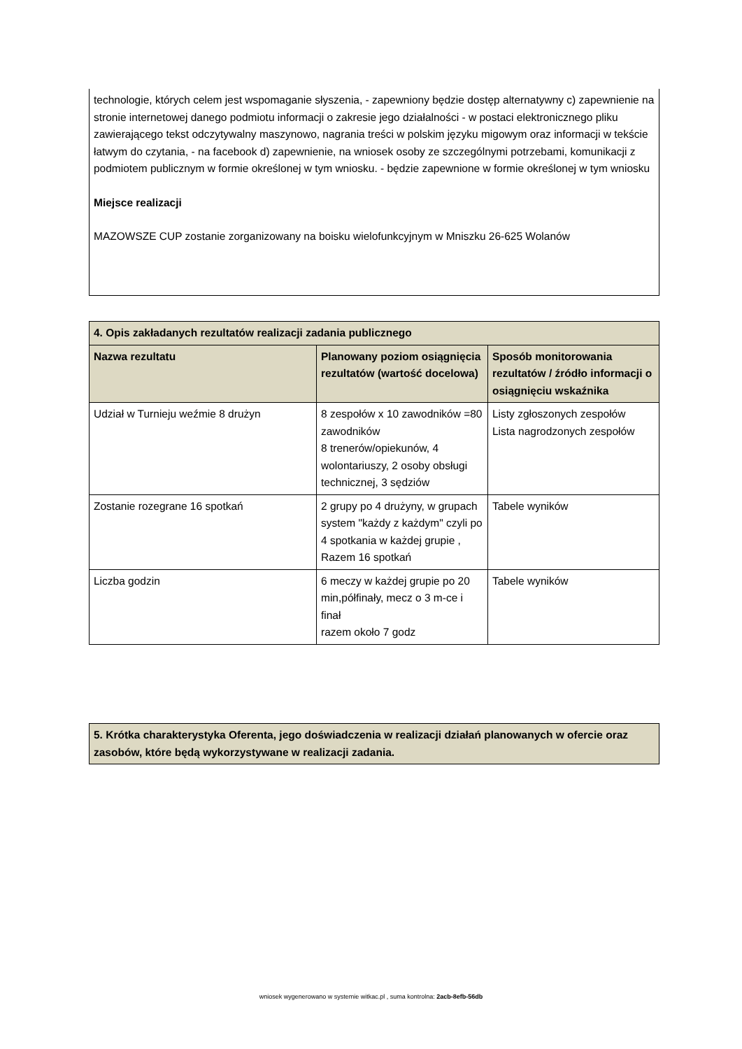technologie, których celem jest wspomaganie słyszenia, - zapewniony będzie dostęp alternatywny c) zapewnienie na stronie internetowej danego podmiotu informacji o zakresie jego działalności - w postaci elektronicznego pliku zawierającego tekst odczytywalny maszynowo, nagrania treści w polskim języku migowym oraz informacji w tekście łatwym do czytania, - na facebook d) zapewnienie, na wniosek osoby ze szczególnymi potrzebami, komunikacji z podmiotem publicznym w formie określonej w tym wniosku. - będzie zapewnione w formie określonej w tym wniosku
Miejsce realizacji
MAZOWSZE CUP zostanie zorganizowany na boisku wielofunkcyjnym w Mniszku 26-625 Wolanów
| 4. Opis zakładanych rezultatów realizacji zadania publicznego | | |
| --- | --- | --- |
| Nazwa rezultatu | Planowany poziom osiągnięcia rezultatów (wartość docelowa) | Sposób monitorowania rezultatów / źródło informacji o osiągnięciu wskaźnika |
| Udział w Turnieju weźmie 8 drużyn | 8 zespołów x 10 zawodników =80 zawodników 8 trenerów/opiekunów, 4 wolontariuszy, 2 osoby obsługi technicznej, 3 sędziów | Listy zgłoszonych zespołów Lista nagrodzonych zespołów |
| Zostanie rozegrane 16 spotkań | 2 grupy po 4 drużyny, w grupach system "każdy z każdym" czyli po 4 spotkania w każdej grupie , Razem 16 spotkań | Tabele wyników |
| Liczba godzin | 6 meczy w każdej grupie po 20 min,półfinały, mecz o 3 m-ce i finał razem około 7 godz | Tabele wyników |
| 5. Krótka charakterystyka Oferenta, jego doświadczenia w realizacji działań planowanych w ofercie oraz zasobów, które będą wykorzystywane w realizacji zadania. |
| --- |
wniosek wygenerowano w systemie witkac.pl , suma kontrolna: 2acb-8efb-56db